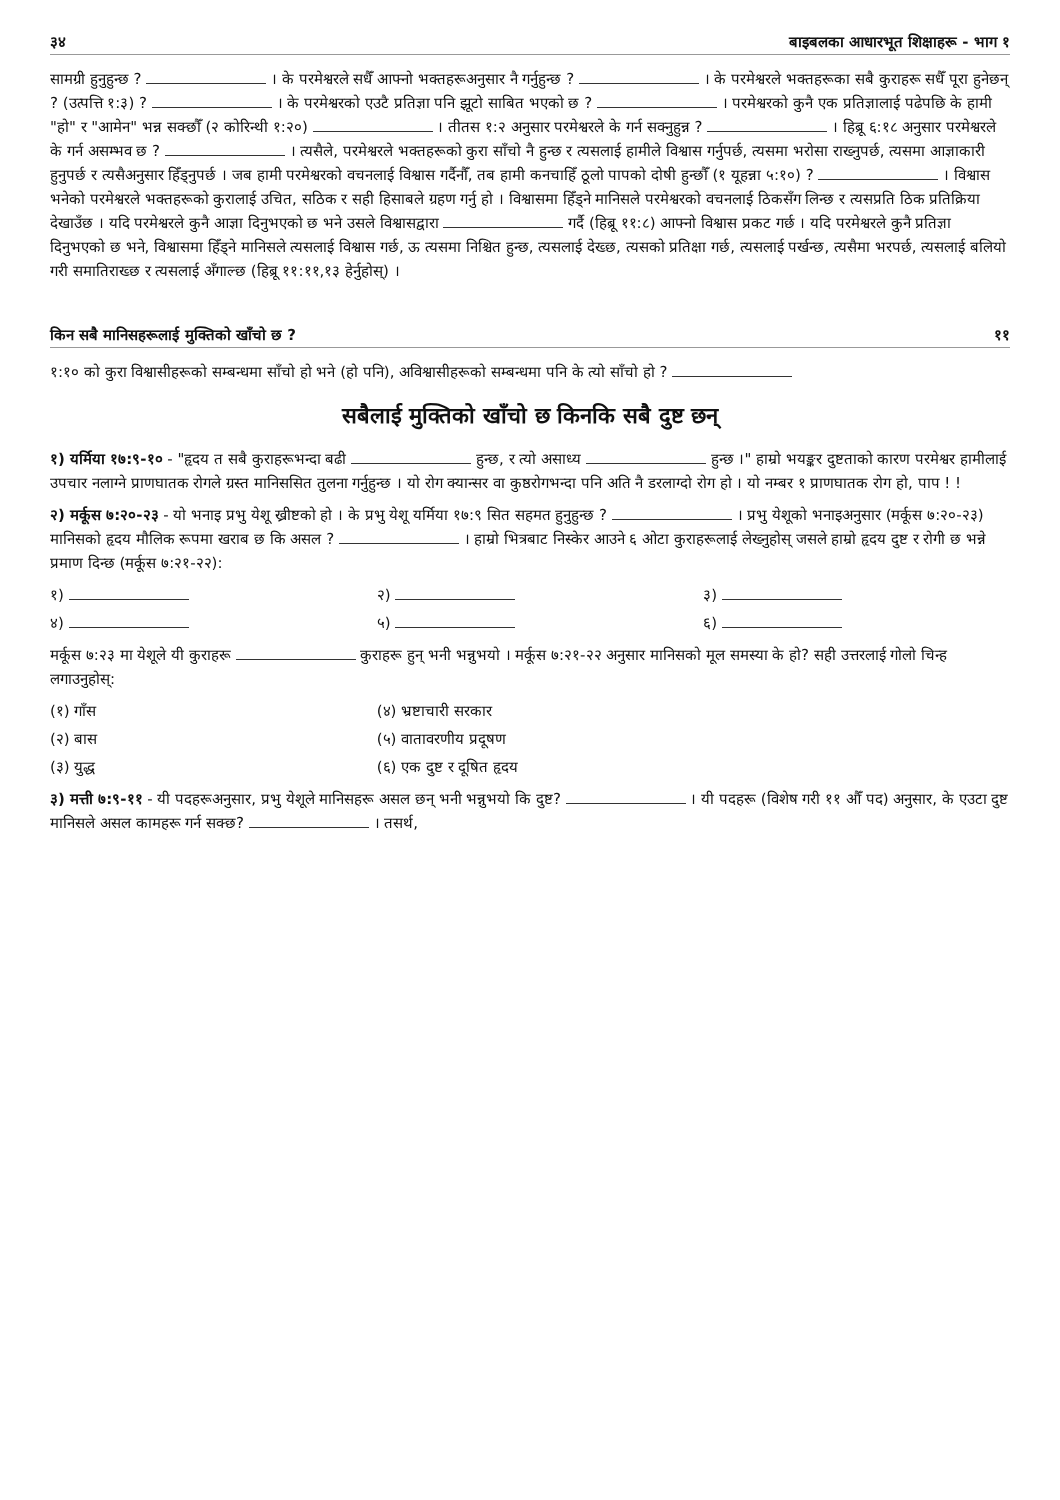३४ बाइबलका आधारभूत शिक्षाहरू - भाग १
सामग्री हुनुहुन्छ ? । के परमेश्वरले सधैँ आफ्नो भक्तहरूअनुसार नै गर्नुहुन्छ ? । के परमेश्वरले भक्तहरूका सबै कुराहरू सधैँ पूरा हुनेछन् ? (उत्पत्ति १:३) ? । के परमेश्वरको एउटै प्रतिज्ञा पनि झूटो साबित भएको छ ? । परमेश्वरको कुनै एक प्रतिज्ञालाई पढेपछि के हामी "हो" र "आमेन" भन्न सक्छौँ (२ कोरिन्थी १:२०) । तीतस १:२ अनुसार परमेश्वरले के गर्न सक्नुहुन्न ? । हिब्रू ६:१८ अनुसार परमेश्वरले के गर्न असम्भव छ ? । त्यसैले, परमेश्वरले भक्तहरूको कुरा साँचो नै हुन्छ र त्यसलाई हामीले विश्वास गर्नुपर्छ, त्यसमा भरोसा राख्नुपर्छ, त्यसमा आज्ञाकारी हुनुपर्छ र त्यसैअनुसार हिँड्नुपर्छ । जब हामी परमेश्वरको वचनलाई विश्वास गर्दैनौँ, तब हामी कनचाहिँ ठूलो पापको दोषी हुन्छौँ (१ यूहन्ना ५:१०) ? । विश्वास भनेको परमेश्वरले भक्तहरूको कुरालाई उचित, सठिक र सही हिसाबले ग्रहण गर्नु हो । विश्वासमा हिँड्ने मानिसले परमेश्वरको वचनलाई ठिकसँग लिन्छ र त्यसप्रति ठिक प्रतिक्रिया देखाउँछ । यदि परमेश्वरले कुनै आज्ञा दिनुभएको छ भने उसले विश्वासद्वारा गर्दै (हिब्रू ११:८) आफ्नो विश्वास प्रकट गर्छ । यदि परमेश्वरले कुनै प्रतिज्ञा दिनुभएको छ भने, विश्वासमा हिँड्ने मानिसले त्यसलाई विश्वास गर्छ, ऊ त्यसमा निश्चित हुन्छ, त्यसलाई देख्छ, त्यसको प्रतिक्षा गर्छ, त्यसलाई पर्खन्छ, त्यसैमा भरपर्छ, त्यसलाई बलियो गरी समातिराख्छ र त्यसलाई अँगाल्छ (हिब्रू ११:११,१३ हेर्नुहोस्) ।
किन सबै मानिसहरूलाई मुक्तिको खाँचो छ ? ११
१:१० को कुरा विश्वासीहरूको सम्बन्धमा साँचो हो भने (हो पनि), अविश्वासीहरूको सम्बन्धमा पनि के त्यो साँचो हो ?
सबैलाई मुक्तिको खाँचो छ किनकि सबै दुष्ट छन्
१) यर्मिया १७:९-१० - "हृदय त सबै कुराहरूभन्दा बढी हुन्छ, र त्यो असाध्य हुन्छ ।" हाम्रो भयङ्कर दुष्टताको कारण परमेश्वर हामीलाई उपचार नलाग्ने प्राणघातक रोगले ग्रस्त मानिससित तुलना गर्नुहुन्छ । यो रोग क्यान्सर वा कुष्ठरोगभन्दा पनि अति नै डरलाग्दो रोग हो । यो नम्बर १ प्राणघातक रोग हो, पाप ! !
२) मर्कूस ७:२०-२३ - यो भनाइ प्रभु येशू ख्रीष्टको हो । के प्रभु येशू यर्मिया १७:९ सित सहमत हुनुहुन्छ ? । प्रभु येशूको भनाइअनुसार (मर्कूस ७:२०-२३) मानिसको हृदय मौलिक रूपमा खराब छ कि असल ? । हाम्रो भित्रबाट निस्केर आउने ६ ओटा कुराहरूलाई लेख्नुहोस् जसले हाम्रो हृदय दुष्ट र रोगी छ भन्ने प्रमाण दिन्छ (मर्कूस ७:२१-२२):
१) २) ३) ४) ५) ६)
मर्कूस ७:२३ मा येशूले यी कुराहरू कुराहरू हुन् भनी भन्नुभयो । मर्कूस ७:२१-२२ अनुसार मानिसको मूल समस्या के हो? सही उत्तरलाई गोलो चिन्ह लगाउनुहोस्:
(१) गाँस (४) भ्रष्टाचारी सरकार (२) बास (५) वातावरणीय प्रदूषण (३) युद्ध (६) एक दुष्ट र दूषित हृदय
३) मत्ती ७:९-११ - यी पदहरूअनुसार, प्रभु येशूले मानिसहरू असल छन् भनी भन्नुभयो कि दुष्ट? । यी पदहरू (विशेष गरी ११ औँ पद) अनुसार, के एउटा दुष्ट मानिसले असल कामहरू गर्न सक्छ? । तसर्थ,